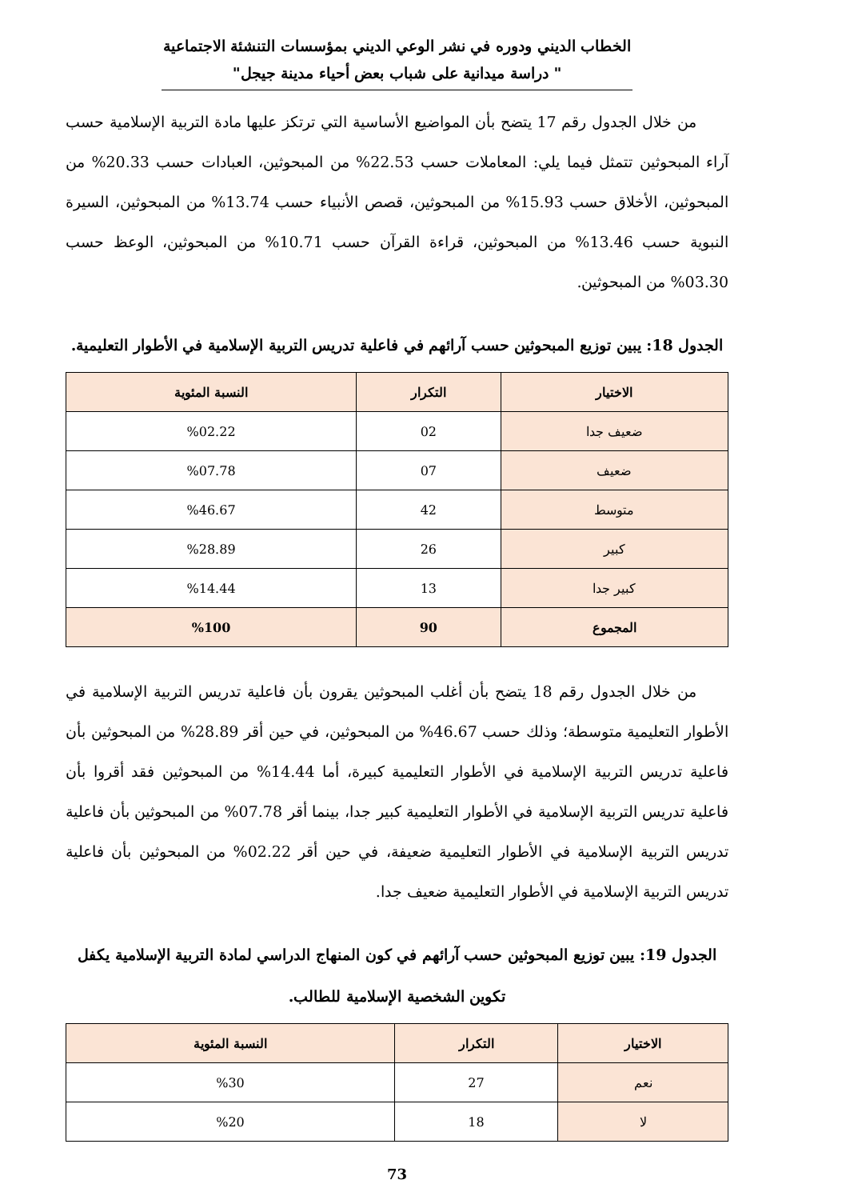الخطاب الديني ودوره في نشر الوعي الديني بمؤسسات التنشئة الاجتماعية " دراسة ميدانية على شباب بعض أحياء مدينة جيجل"
من خلال الجدول رقم 17 يتضح بأن المواضيع الأساسية التي ترتكز عليها مادة التربية الإسلامية حسب آراء المبحوثين تتمثل فيما يلي: المعاملات حسب 22.53% من المبحوثين، العبادات حسب 20.33% من المبحوثين، الأخلاق حسب 15.93% من المبحوثين، قصص الأنبياء حسب 13.74% من المبحوثين، السيرة النبوية حسب 13.46% من المبحوثين، قراءة القرآن حسب 10.71% من المبحوثين، الوعظ حسب 03.30% من المبحوثين.
الجدول 18: يبين توزيع المبحوثين حسب آرائهم في فاعلية تدريس التربية الإسلامية في الأطوار التعليمية.
| الاختيار | التكرار | النسبة المئوية |
| --- | --- | --- |
| ضعيف جدا | 02 | %02.22 |
| ضعيف | 07 | %07.78 |
| متوسط | 42 | %46.67 |
| كبير | 26 | %28.89 |
| كبير جدا | 13 | %14.44 |
| المجموع | 90 | %100 |
من خلال الجدول رقم 18 يتضح بأن أغلب المبحوثين يقرون بأن فاعلية تدريس التربية الإسلامية في الأطوار التعليمية متوسطة؛ وذلك حسب 46.67% من المبحوثين، في حين أقر 28.89% من المبحوثين بأن فاعلية تدريس التربية الإسلامية في الأطوار التعليمية كبيرة، أما 14.44% من المبحوثين فقد أقروا بأن فاعلية تدريس التربية الإسلامية في الأطوار التعليمية كبير جدا، بينما أقر 07.78% من المبحوثين بأن فاعلية تدريس التربية الإسلامية في الأطوار التعليمية ضعيفة، في حين أقر 02.22% من المبحوثين بأن فاعلية تدريس التربية الإسلامية في الأطوار التعليمية ضعيف جدا.
الجدول 19: يبين توزيع المبحوثين حسب آرائهم في كون المنهاج الدراسي لمادة التربية الإسلامية يكفل تكوين الشخصية الإسلامية للطالب.
| الاختيار | التكرار | النسبة المئوية |
| --- | --- | --- |
| نعم | 27 | %30 |
| لا | 18 | %20 |
73